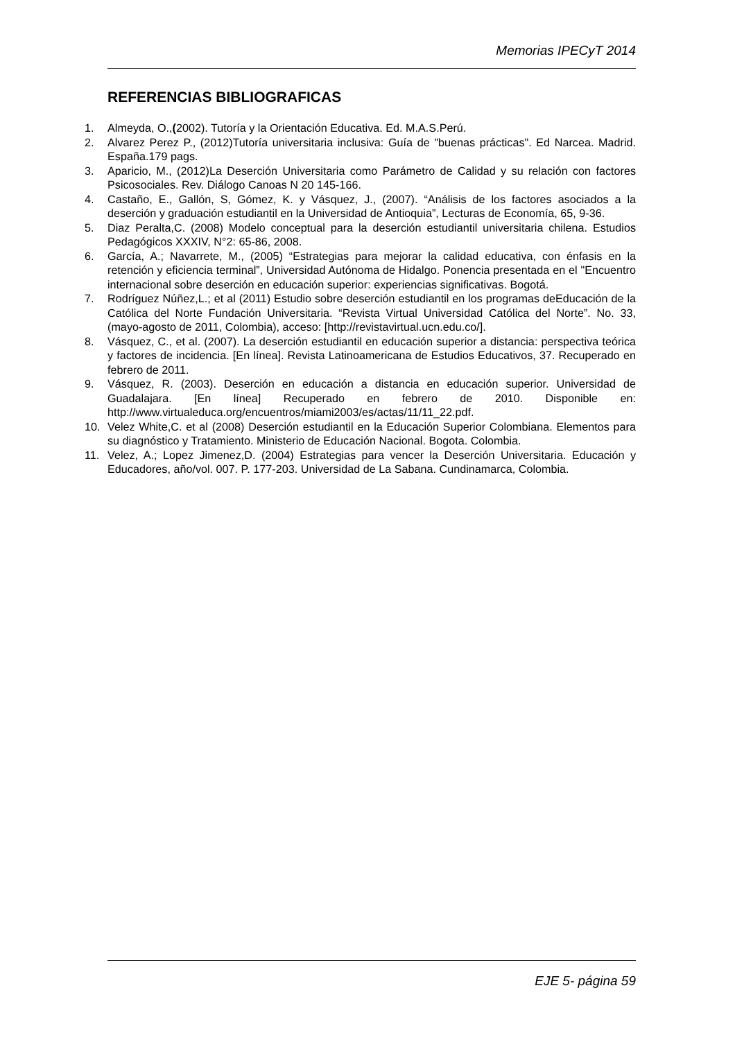Memorias IPECyT 2014
REFERENCIAS BIBLIOGRAFICAS
1. Almeyda, O.,(2002). Tutoría y la Orientación Educativa. Ed. M.A.S.Perú.
2. Alvarez Perez P., (2012)Tutoría universitaria inclusiva: Guía de "buenas prácticas". Ed Narcea. Madrid. España.179 pags.
3. Aparicio, M., (2012)La Deserción Universitaria como Parámetro de Calidad y su relación con factores Psicosociales. Rev. Diálogo Canoas N 20 145-166.
4. Castaño, E., Gallón, S, Gómez, K. y Vásquez, J., (2007). “Análisis de los factores asociados a la deserción y graduación estudiantil en la Universidad de Antioquia”, Lecturas de Economía, 65, 9-36.
5. Diaz Peralta,C. (2008) Modelo conceptual para la deserción estudiantil universitaria chilena. Estudios Pedagógicos XXXIV, N°2: 65-86, 2008.
6. García, A.; Navarrete, M., (2005) “Estrategias para mejorar la calidad educativa, con énfasis en la retención y eficiencia terminal”, Universidad Autónoma de Hidalgo. Ponencia presentada en el "Encuentro internacional sobre deserción en educación superior: experiencias significativas. Bogotá.
7. Rodríguez Núñez,L.; et al (2011) Estudio sobre deserción estudiantil en los programas deEducación de la Católica del Norte Fundación Universitaria. “Revista Virtual Universidad Católica del Norte”. No. 33, (mayo-agosto de 2011, Colombia), acceso: [http://revistavirtual.ucn.edu.co/].
8. Vásquez, C., et al. (2007). La deserción estudiantil en educación superior a distancia: perspectiva teórica y factores de incidencia. [En línea]. Revista Latinoamericana de Estudios Educativos, 37. Recuperado en febrero de 2011.
9. Vásquez, R. (2003). Deserción en educación a distancia en educación superior. Universidad de Guadalajara. [En línea] Recuperado en febrero de 2010. Disponible en: http://www.virtualeduca.org/encuentros/miami2003/es/actas/11/11_22.pdf.
10. Velez White,C. et al (2008) Deserción estudiantil en la Educación Superior Colombiana. Elementos para su diagnóstico y Tratamiento. Ministerio de Educación Nacional. Bogota. Colombia.
11. Velez, A.; Lopez Jimenez,D. (2004) Estrategias para vencer la Deserción Universitaria. Educación y Educadores, año/vol. 007. P. 177-203. Universidad de La Sabana. Cundinamarca, Colombia.
EJE 5- página 59